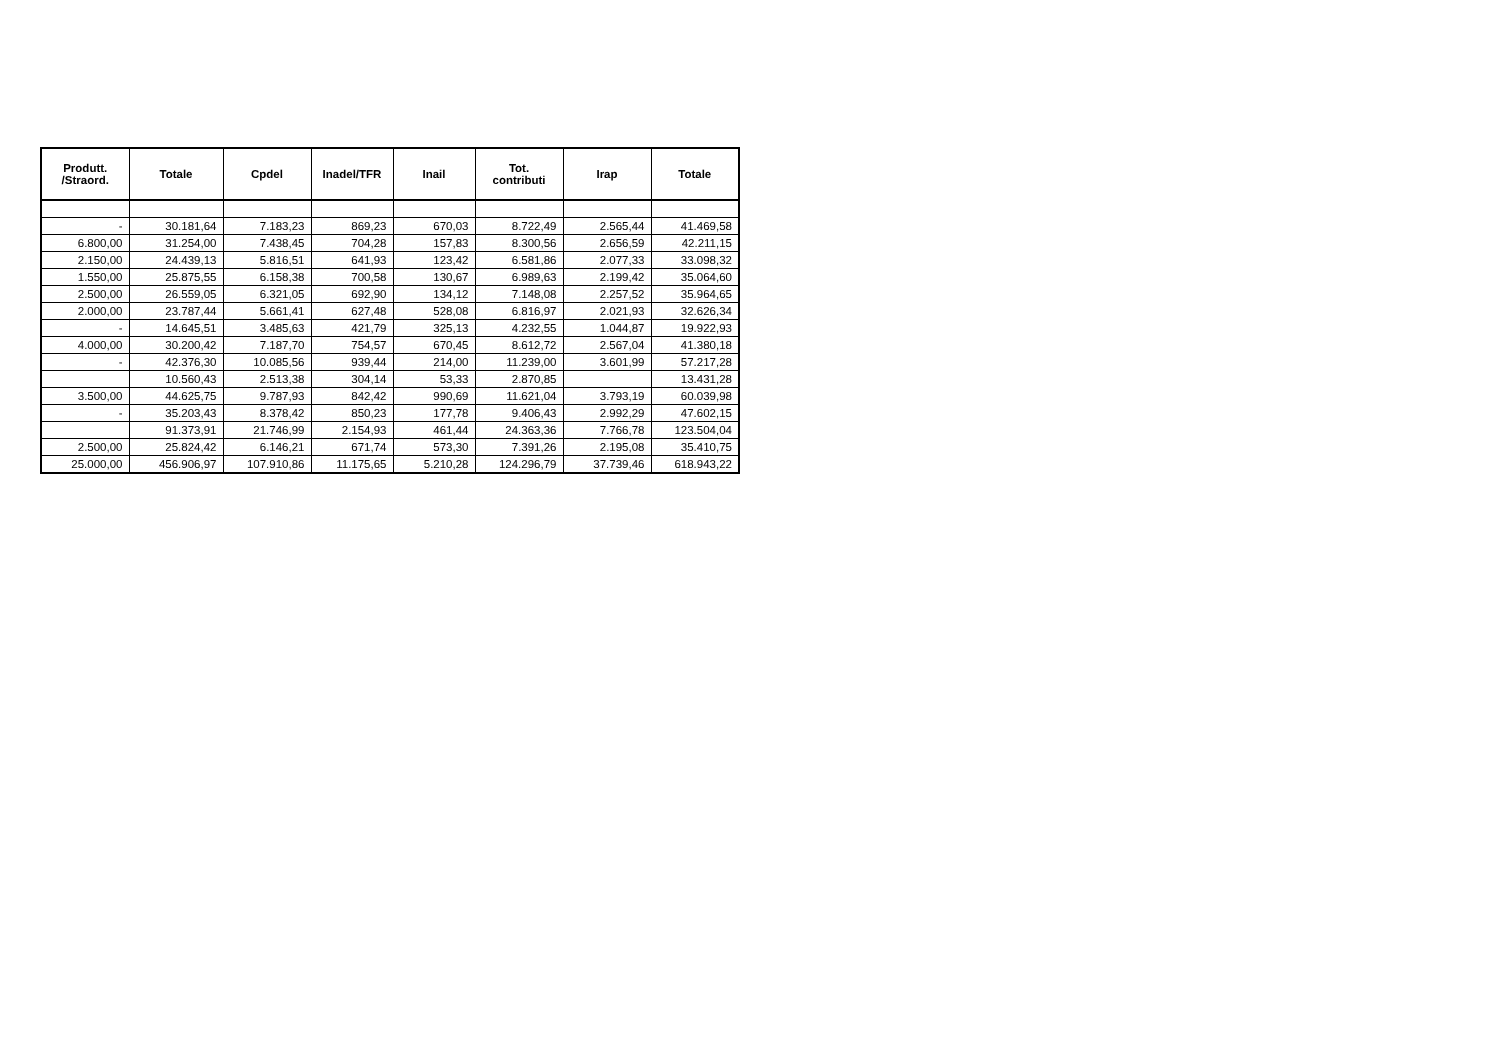| Produtt. /Straord. | Totale | Cpdel | Inadel/TFR | Inail | Tot. contributi | Irap | Totale |
| --- | --- | --- | --- | --- | --- | --- | --- |
| - | 30.181,64 | 7.183,23 | 869,23 | 670,03 | 8.722,49 | 2.565,44 | 41.469,58 |
| 6.800,00 | 31.254,00 | 7.438,45 | 704,28 | 157,83 | 8.300,56 | 2.656,59 | 42.211,15 |
| 2.150,00 | 24.439,13 | 5.816,51 | 641,93 | 123,42 | 6.581,86 | 2.077,33 | 33.098,32 |
| 1.550,00 | 25.875,55 | 6.158,38 | 700,58 | 130,67 | 6.989,63 | 2.199,42 | 35.064,60 |
| 2.500,00 | 26.559,05 | 6.321,05 | 692,90 | 134,12 | 7.148,08 | 2.257,52 | 35.964,65 |
| 2.000,00 | 23.787,44 | 5.661,41 | 627,48 | 528,08 | 6.816,97 | 2.021,93 | 32.626,34 |
| - | 14.645,51 | 3.485,63 | 421,79 | 325,13 | 4.232,55 | 1.044,87 | 19.922,93 |
| 4.000,00 | 30.200,42 | 7.187,70 | 754,57 | 670,45 | 8.612,72 | 2.567,04 | 41.380,18 |
| - | 42.376,30 | 10.085,56 | 939,44 | 214,00 | 11.239,00 | 3.601,99 | 57.217,28 |
| | 10.560,43 | 2.513,38 | 304,14 | 53,33 | 2.870,85 | | 13.431,28 |
| 3.500,00 | 44.625,75 | 9.787,93 | 842,42 | 990,69 | 11.621,04 | 3.793,19 | 60.039,98 |
| - | 35.203,43 | 8.378,42 | 850,23 | 177,78 | 9.406,43 | 2.992,29 | 47.602,15 |
| | 91.373,91 | 21.746,99 | 2.154,93 | 461,44 | 24.363,36 | 7.766,78 | 123.504,04 |
| 2.500,00 | 25.824,42 | 6.146,21 | 671,74 | 573,30 | 7.391,26 | 2.195,08 | 35.410,75 |
| 25.000,00 | 456.906,97 | 107.910,86 | 11.175,65 | 5.210,28 | 124.296,79 | 37.739,46 | 618.943,22 |